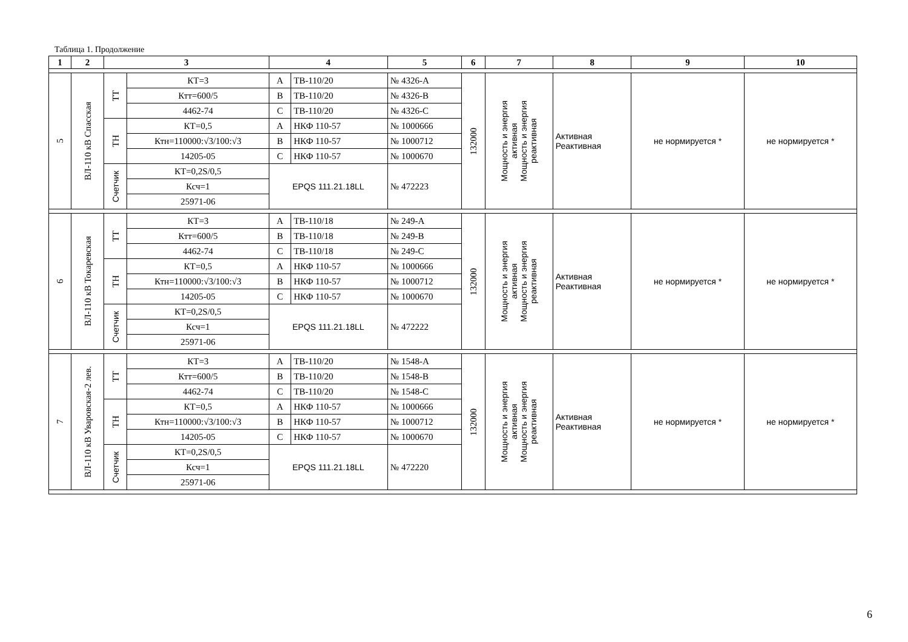Таблица 1. Продолжение
| 1 | 2 | 3 | | 4 | | 5 | 6 | 7 | 8 | 9 | 10 |
| --- | --- | --- | --- | --- | --- | --- | --- | --- | --- | --- | --- |
| 5 | ВЛ-110 кВ Спасская | ТТ | КТ=3 | A | ТВ-110/20 | № 4326-A | 132000 | Мощность и энергия активная Мощность и энергия реактивная | Активная Реактивная | не нормируется * | не нормируется * |
| | | | Ктт=600/5 | B | ТВ-110/20 | № 4326-B | | | | | |
| | | | 4462-74 | C | ТВ-110/20 | № 4326-C | | | | | |
| | | ТН | КТ=0,5 | A | НКФ 110-57 | № 1000666 | | | | | |
| | | | Ктн=110000:√3/100:√3 | B | НКФ 110-57 | № 1000712 | | | | | |
| | | | 14205-05 | C | НКФ 110-57 | № 1000670 | | | | | |
| | | Счетчик | КТ=0,2S/0,5 | EPQS 111.21.18LL | | № 472223 | | | | | |
| | | | Ксч=1 | | | | | | | | |
| | | | 25971-06 | | | | | | | | |
| 6 | ВЛ-110 кВ Токаревская | ТТ | КТ=3 | A | ТВ-110/18 | № 249-A | 132000 | Мощность и энергия активная Мощность и энергия реактивная | Активная Реактивная | не нормируется * | не нормируется * |
| | | | Ктт=600/5 | B | ТВ-110/18 | № 249-B | | | | | |
| | | | 4462-74 | C | ТВ-110/18 | № 249-C | | | | | |
| | | ТН | КТ=0,5 | A | НКФ 110-57 | № 1000666 | | | | | |
| | | | Ктн=110000:√3/100:√3 | B | НКФ 110-57 | № 1000712 | | | | | |
| | | | 14205-05 | C | НКФ 110-57 | № 1000670 | | | | | |
| | | Счетчик | КТ=0,2S/0,5 | EPQS 111.21.18LL | | № 472222 | | | | | |
| | | | Ксч=1 | | | | | | | | |
| | | | 25971-06 | | | | | | | | |
| 7 | ВЛ-110 кВ Уваровская-2 лев. | ТТ | КТ=3 | A | ТВ-110/20 | № 1548-A | 132000 | Мощность и энергия активная Мощность и энергия реактивная | Активная Реактивная | не нормируется * | не нормируется * |
| | | | Ктт=600/5 | B | ТВ-110/20 | № 1548-B | | | | | |
| | | | 4462-74 | C | ТВ-110/20 | № 1548-C | | | | | |
| | | ТН | КТ=0,5 | A | НКФ 110-57 | № 1000666 | | | | | |
| | | | Ктн=110000:√3/100:√3 | B | НКФ 110-57 | № 1000712 | | | | | |
| | | | 14205-05 | C | НКФ 110-57 | № 1000670 | | | | | |
| | | Счетчик | КТ=0,2S/0,5 | EPQS 111.21.18LL | | № 472220 | | | | | |
| | | | Ксч=1 | | | | | | | | |
| | | | 25971-06 | | | | | | | | |
6